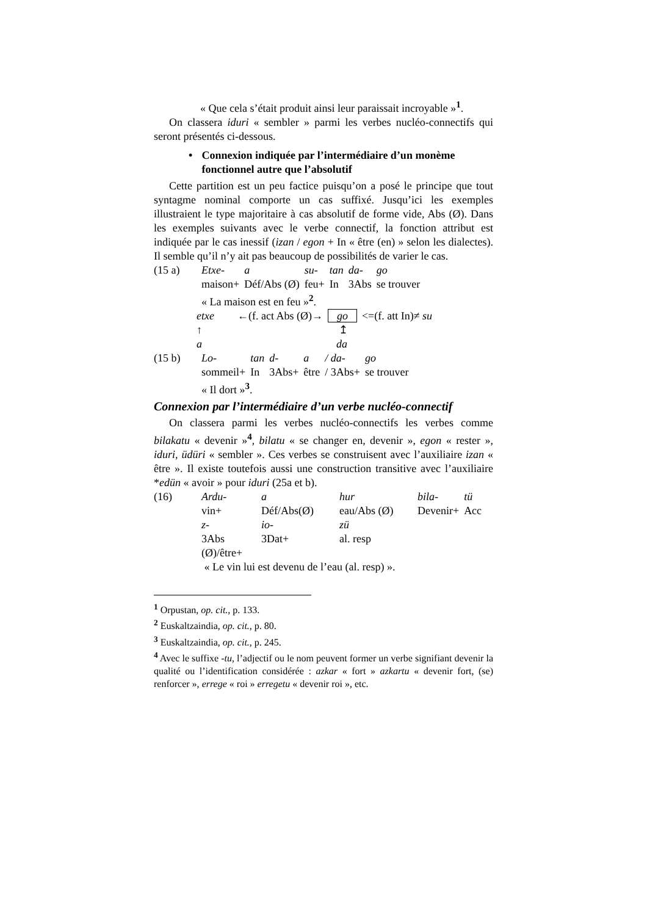« Que cela s’était produit ainsi leur paraissait incroyable »<sup>1</sup>.
On classera iduri « sembler » parmi les verbes nucléo-connectifs qui seront présentés ci-dessous.
• Connexion indiquée par l’intermédiaire d’un monème fonctionnel autre que l’absolutif
Cette partition est un peu factice puisqu’on a posé le principe que tout syntagme nominal comporte un cas suffixé. Jusqu’ici les exemples illustraient le type majoritaire à cas absolutif de forme vide, Abs (Ø). Dans les exemples suivants avec le verbe connectif, la fonction attribut est indiquée par le cas inessif (izan / egon + In « être (en) » selon les dialectes). Il semble qu’il n’y ait pas beaucoup de possibilités de varier le cas.
| (15 a) | Etxe- | a | su- | tan | da- | go |
| | maison+ | Déf/Abs (Ø) | feu+ | In | 3Abs | se trouver |
| | « La maison est en feu »<sup>2</sup>. | | | | | |
| etxe | ←(f. act Abs (Ø)→ | go | <=(f. att In)≠ su |
| ↑ | | ↥ | |
| a | | da | |
| (15 b) | Lo- | tan | d- | a | / da- | go |
| | sommeil+ | In | 3Abs+ | être | / 3Abs+ | se trouver |
| | « Il dort »<sup>3</sup>. | | | | | |
Connexion par l’intermédiaire d’un verbe nucléo-connectif
On classera parmi les verbes nucléo-connectifs les verbes comme bilakatu « devenir »<sup>4</sup>, bilatu « se changer en, devenir », egon « rester », iduri, üdüri « sembler ». Ces verbes se construisent avec l’auxiliaire izan « être ». Il existe toutefois aussi une construction transitive avec l’auxiliaire *edün « avoir » pour iduri (25a et b).
| (16) | Ardu- | a | hur | bila- | tü |
| | vin+ | Déf/Abs(Ø) | eau/Abs (Ø) | Devenir+ | Acc |
| | z- | io- | zü | | |
| | 3Abs | 3Dat+ | al. resp | | |
| | (Ø)/être+ | | | | |
| | « Le vin lui est devenu de l’eau (al. resp) ». | | | | |
<sup>1</sup> Orpustan, op. cit., p. 133.
<sup>2</sup> Euskaltzaindia, op. cit., p. 80.
<sup>3</sup> Euskaltzaindia, op. cit., p. 245.
<sup>4</sup> Avec le suffixe -tu, l’adjectif ou le nom peuvent former un verbe signifiant devenir la qualité ou l’identification considérée : azkar « fort » azkartu « devenir fort, (se) renforcer », errege « roi » erregetu « devenir roi », etc.